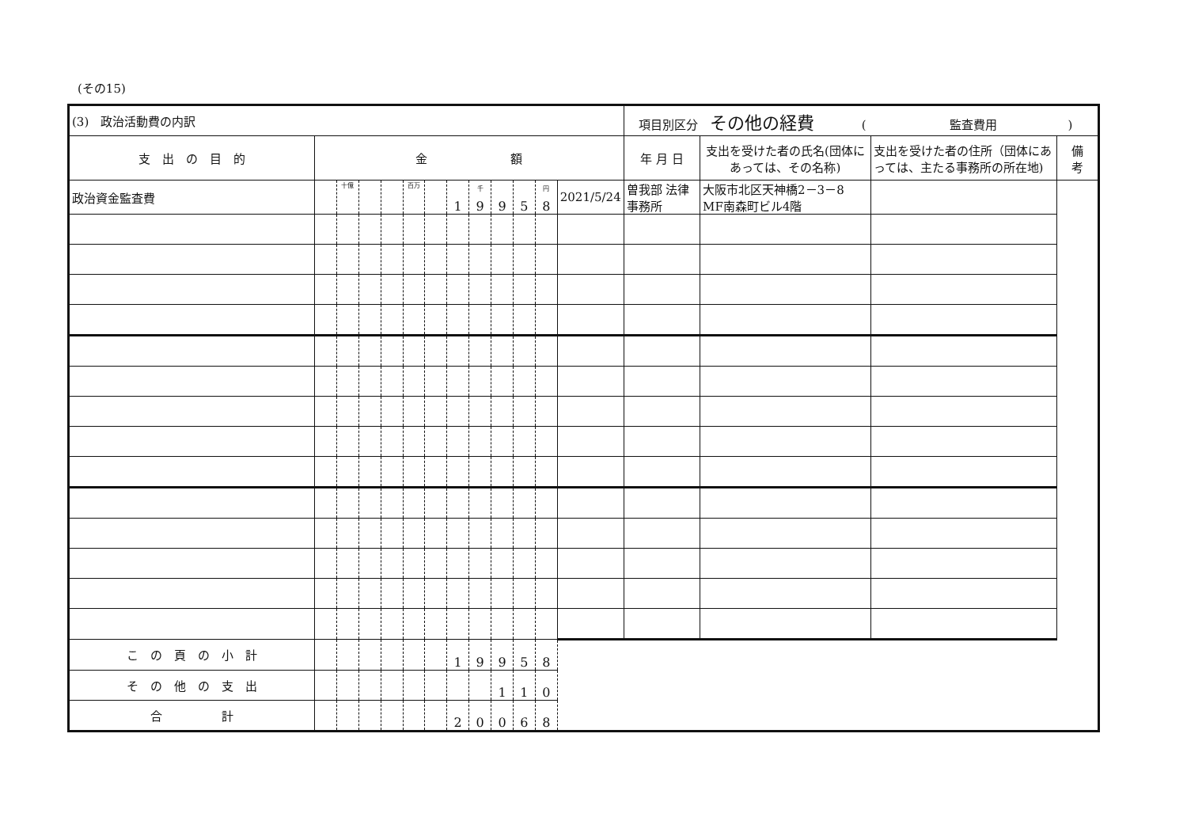(その15)
| (3) 政治活動費の内訳 | | | | | | | | | | | | | 項目別区分 その他の経費 ( 監査費用 ) | | | |
| 支 出 の 目 的 | 金 額 | | | | | | | | | | | | 年 月 日 | 支出を受けた者の氏名(団体にあっては、その名称) | 支出を受けた者の住所（団体にあっては、主たる事務所の所在地) | 備 考 |
| 政治資金監査費 | | 十億 | | | 百万 | | 1 | 千 9 | 9 | 5 | 円 8 | | 2021/5/24 | 曽我部 法律事務所 | 大阪市北区天神橋2－3－8 MF南森町ビル4階 | |
| こ の 頁 の 小 計 | | | | | | | 1 | 9 | 9 | 5 | 8 | | | | | |
| そ の 他 の 支 出 | | | | | | | | | 1 | 1 | 0 | | | | | |
| 合 計 | | | | | | | 2 | 0 | 0 | 6 | 8 | | | | | |